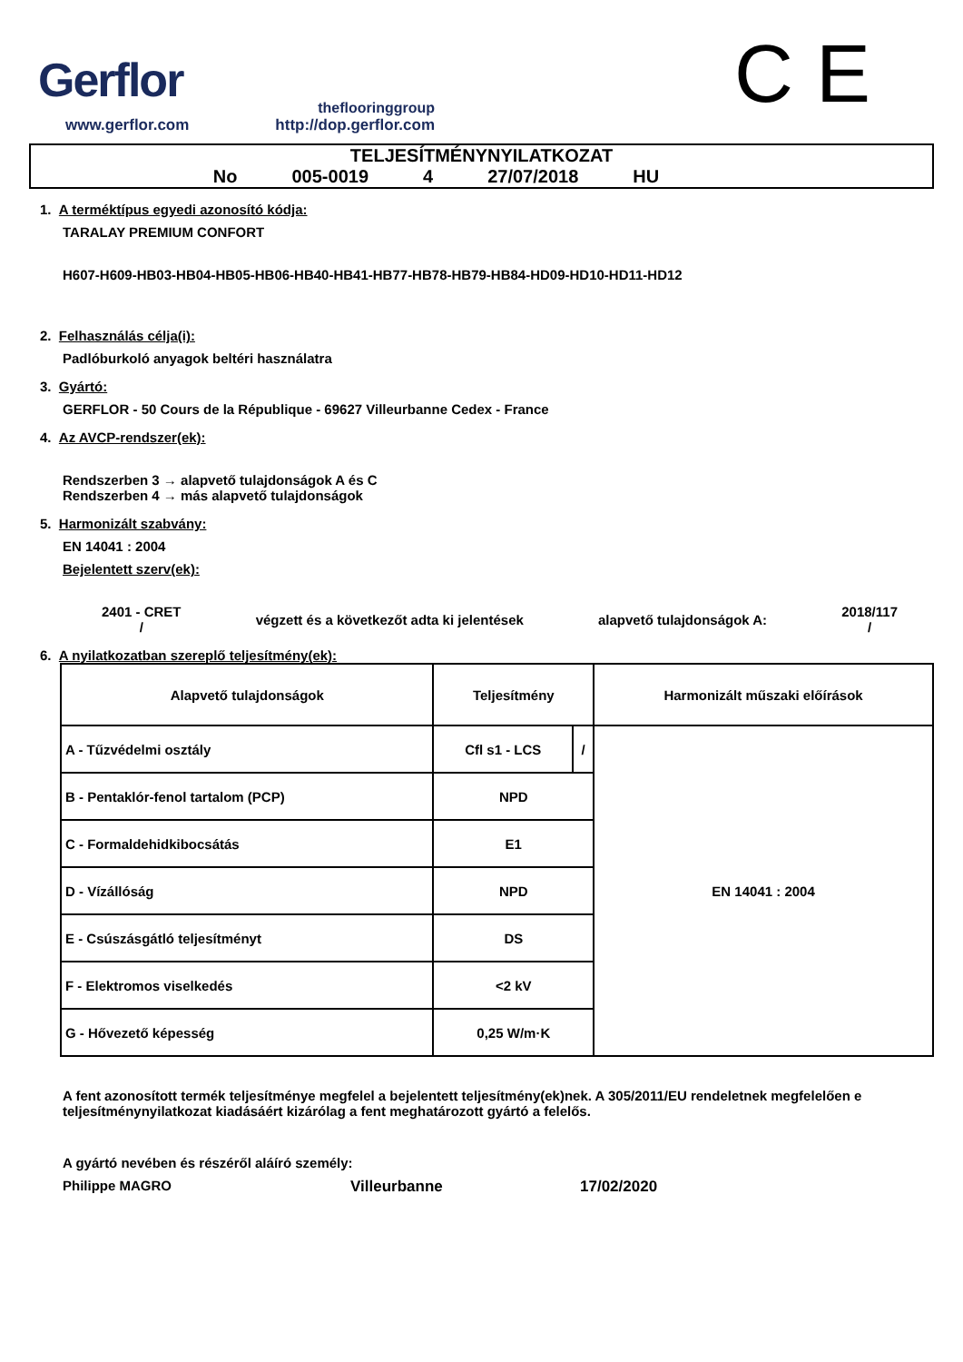Gerflor
theflooringgroup
www.gerflor.com http://dop.gerflor.com
C E
TELJESÍTMÉNYNYILATKOZAT
No 005-0019 4 27/07/2018 HU
1. A terméktípus egyedi azonosító kódja:
TARALAY PREMIUM CONFORT
H607-H609-HB03-HB04-HB05-HB06-HB40-HB41-HB77-HB78-HB79-HB84-HD09-HD10-HD11-HD12
2. Felhasználás célja(i):
Padlóburkoló anyagok beltéri használatra
3. Gyártó:
GERFLOR - 50 Cours de la République - 69627 Villeurbanne Cedex - France
4. Az AVCP-rendszer(ek):
Rendszerben 3 → alapvető tulajdonságok A és C
Rendszerben 4 → más alapvető tulajdonságok
5. Harmonizált szabvány:
EN 14041 : 2004
Bejelentett szerv(ek):
2401 - CRET
/
végzett és a következőt adta ki jelentések
alapvető tulajdonságok A:
2018/117
/
6. A nyilatkozatban szereplő teljesítmény(ek):
| Alapvető tulajdonságok | Teljesítmény | | Harmonizált műszaki előírások |
| A - Tűzvédelmi osztály | Cfl s1 - LCS | / | EN 14041 : 2004 |
| B - Pentaklór-fenol tartalom (PCP) | NPD | | |
| C - Formaldehidkibocsátás | E1 | | |
| D - Vízállóság | NPD | | |
| E - Csúszásgátló teljesítményt | DS | | |
| F - Elektromos viselkedés | <2 kV | | |
| G - Hővezető képesség | 0,25 W/m·K | | |
A fent azonosított termék teljesítménye megfelel a bejelentett teljesítmény(ek)nek. A 305/2011/EU rendeletnek megfelelően e teljesítménynyilatkozat kiadásáért kizárólag a fent meghatározott gyártó a felelős.
A gyártó nevében és részéről aláíró személy:
Philippe MAGRO Villeurbanne 17/02/2020